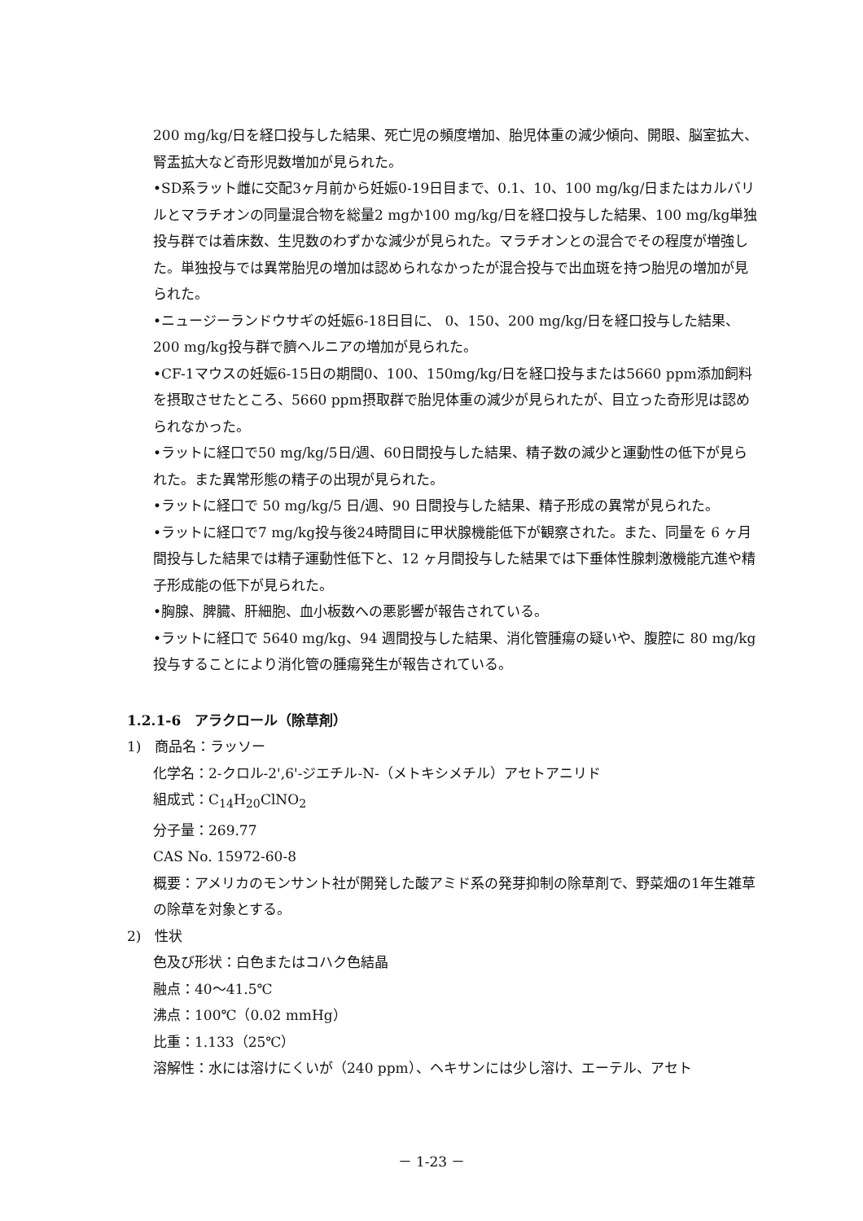200 mg/kg/日を経口投与した結果、死亡児の頻度増加、胎児体重の減少傾向、開眼、脳室拡大、腎盂拡大など奇形児数増加が見られた。
•SD系ラット雌に交配3ヶ月前から妊娠0-19日目まで、0.1、10、100 mg/kg/日またはカルバリルとマラチオンの同量混合物を総量2 mgか100 mg/kg/日を経口投与した結果、100 mg/kg単独投与群では着床数、生児数のわずかな減少が見られた。マラチオンとの混合でその程度が増強した。単独投与では異常胎児の増加は認められなかったが混合投与で出血斑を持つ胎児の増加が見られた。
•ニュージーランドウサギの妊娠6-18日目に、 0、150、200 mg/kg/日を経口投与した結果、200 mg/kg投与群で臍ヘルニアの増加が見られた。
•CF-1マウスの妊娠6-15日の期間0、100、150mg/kg/日を経口投与または5660 ppm添加飼料を摂取させたところ、5660 ppm摂取群で胎児体重の減少が見られたが、目立った奇形児は認められなかった。
•ラットに経口で50 mg/kg/5日/週、60日間投与した結果、精子数の減少と運動性の低下が見られた。また異常形態の精子の出現が見られた。
•ラットに経口で 50 mg/kg/5 日/週、90 日間投与した結果、精子形成の異常が見られた。
•ラットに経口で7 mg/kg投与後24時間目に甲状腺機能低下が観察された。また、同量を 6 ヶ月間投与した結果では精子運動性低下と、12 ヶ月間投与した結果では下垂体性腺刺激機能亢進や精子形成能の低下が見られた。
•胸腺、脾臓、肝細胞、血小板数への悪影響が報告されている。
•ラットに経口で 5640 mg/kg、94 週間投与した結果、消化管腫瘍の疑いや、腹腔に 80 mg/kg投与することにより消化管の腫瘍発生が報告されている。
1.2.1-6　アラクロール（除草剤）
1)　商品名：ラッソー
化学名：2-クロル-2',6'-ジエチル-N-（メトキシメチル）アセトアニリド
組成式：C<sub>14</sub>H<sub>20</sub>ClNO<sub>2</sub>
分子量：269.77
CAS No. 15972-60-8
概要：アメリカのモンサント社が開発した酸アミド系の発芽抑制の除草剤で、野菜畑の1年生雑草の除草を対象とする。
2)　性状
色及び形状：白色またはコハク色結晶
融点：40～41.5℃
沸点：100℃（0.02 mmHg）
比重：1.133（25℃）
溶解性：水には溶けにくいが（240 ppm）、ヘキサンには少し溶け、エーテル、アセト
－ 1-23 －